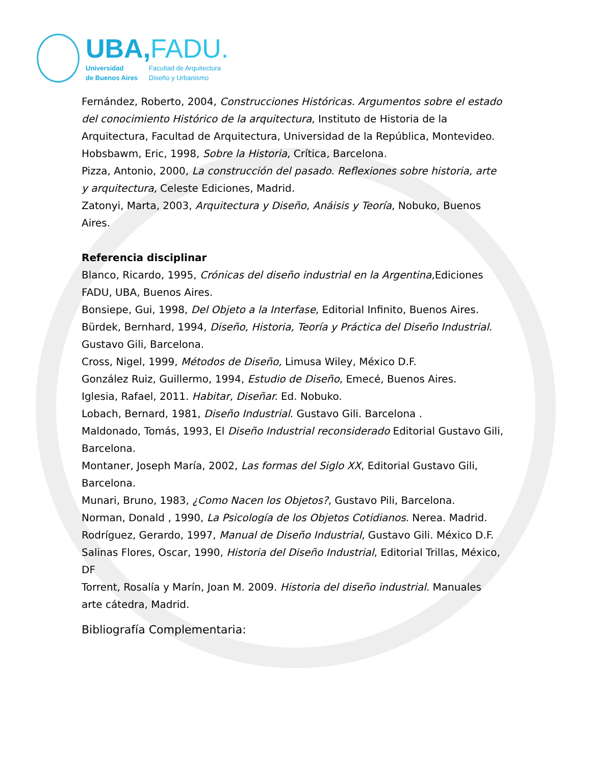UBA,FADU.
Universidad
de Buenos Aires
Facultad de Arquitectura
Diseño y Urbanismo
Fernández, Roberto, 2004, Construcciones Históricas. Argumentos sobre el estado del conocimiento Histórico de la arquitectura, Instituto de Historia de la Arquitectura, Facultad de Arquitectura, Universidad de la República, Montevideo.
Hobsbawm, Eric, 1998, Sobre la Historia, Crítica, Barcelona.
Pizza, Antonio, 2000, La construcción del pasado. Reflexiones sobre historia, arte y arquitectura, Celeste Ediciones, Madrid.
Zatonyi, Marta, 2003, Arquitectura y Diseño, Anáisis y Teoría, Nobuko, Buenos Aires.
Referencia disciplinar
Blanco, Ricardo, 1995, Crónicas del diseño industrial en la Argentina, Ediciones FADU, UBA, Buenos Aires.
Bonsiepe, Gui, 1998, Del Objeto a la Interfase, Editorial Infinito, Buenos Aires.
Bürdek, Bernhard, 1994, Diseño, Historia, Teoría y Práctica del Diseño Industrial. Gustavo Gili, Barcelona.
Cross, Nigel, 1999, Métodos de Diseño, Limusa Wiley, México D.F.
González Ruiz, Guillermo, 1994, Estudio de Diseño, Emecé, Buenos Aires.
Iglesia, Rafael, 2011. Habitar, Diseñar. Ed. Nobuko.
Lobach, Bernard, 1981, Diseño Industrial. Gustavo Gili. Barcelona .
Maldonado, Tomás, 1993, El Diseño Industrial reconsiderado Editorial Gustavo Gili, Barcelona.
Montaner, Joseph María, 2002, Las formas del Siglo XX, Editorial Gustavo Gili, Barcelona.
Munari, Bruno, 1983, ¿Como Nacen los Objetos?, Gustavo Pili, Barcelona.
Norman, Donald , 1990, La Psicología de los Objetos Cotidianos. Nerea. Madrid.
Rodríguez, Gerardo, 1997, Manual de Diseño Industrial, Gustavo Gili. México D.F.
Salinas Flores, Oscar, 1990, Historia del Diseño Industrial, Editorial Trillas, México, DF
Torrent, Rosalía y Marín, Joan M. 2009. Historia del diseño industrial. Manuales arte cátedra, Madrid.
Bibliografía Complementaria: